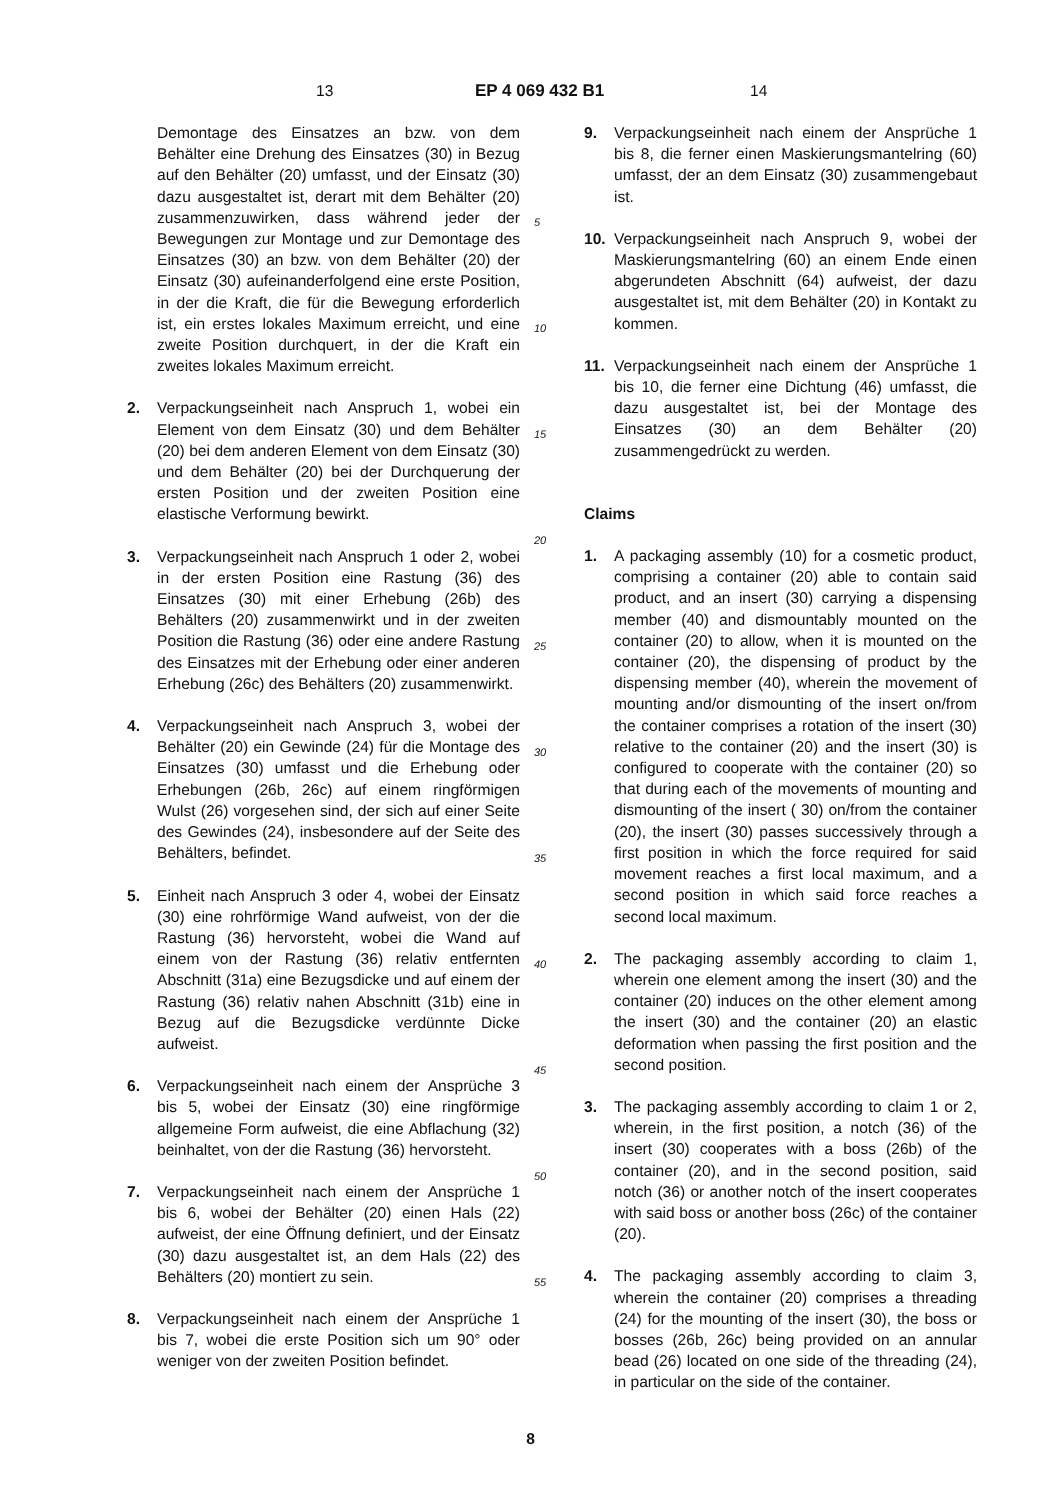13 EP 4 069 432 B1 14
Demontage des Einsatzes an bzw. von dem Behälter eine Drehung des Einsatzes (30) in Bezug auf den Behälter (20) umfasst, und der Einsatz (30) dazu ausgestaltet ist, derart mit dem Behälter (20) zusammenzuwirken, dass während jeder der Bewegungen zur Montage und zur Demontage des Einsatzes (30) an bzw. von dem Behälter (20) der Einsatz (30) aufeinanderfolgend eine erste Position, in der die Kraft, die für die Bewegung erforderlich ist, ein erstes lokales Maximum erreicht, und eine zweite Position durchquert, in der die Kraft ein zweites lokales Maximum erreicht.
2. Verpackungseinheit nach Anspruch 1, wobei ein Element von dem Einsatz (30) und dem Behälter (20) bei dem anderen Element von dem Einsatz (30) und dem Behälter (20) bei der Durchquerung der ersten Position und der zweiten Position eine elastische Verformung bewirkt.
3. Verpackungseinheit nach Anspruch 1 oder 2, wobei in der ersten Position eine Rastung (36) des Einsatzes (30) mit einer Erhebung (26b) des Behälters (20) zusammenwirkt und in der zweiten Position die Rastung (36) oder eine andere Rastung des Einsatzes mit der Erhebung oder einer anderen Erhebung (26c) des Behälters (20) zusammenwirkt.
4. Verpackungseinheit nach Anspruch 3, wobei der Behälter (20) ein Gewinde (24) für die Montage des Einsatzes (30) umfasst und die Erhebung oder Erhebungen (26b, 26c) auf einem ringförmigen Wulst (26) vorgesehen sind, der sich auf einer Seite des Gewindes (24), insbesondere auf der Seite des Behälters, befindet.
5. Einheit nach Anspruch 3 oder 4, wobei der Einsatz (30) eine rohrförmige Wand aufweist, von der die Rastung (36) hervorsteht, wobei die Wand auf einem von der Rastung (36) relativ entfernten Abschnitt (31a) eine Bezugsdicke und auf einem der Rastung (36) relativ nahen Abschnitt (31b) eine in Bezug auf die Bezugsdicke verdünnte Dicke aufweist.
6. Verpackungseinheit nach einem der Ansprüche 3 bis 5, wobei der Einsatz (30) eine ringförmige allgemeine Form aufweist, die eine Abflachung (32) beinhaltet, von der die Rastung (36) hervorsteht.
7. Verpackungseinheit nach einem der Ansprüche 1 bis 6, wobei der Behälter (20) einen Hals (22) aufweist, der eine Öffnung definiert, und der Einsatz (30) dazu ausgestaltet ist, an dem Hals (22) des Behälters (20) montiert zu sein.
8. Verpackungseinheit nach einem der Ansprüche 1 bis 7, wobei die erste Position sich um 90° oder weniger von der zweiten Position befindet.
5
10
15
20
25
30
35
40
45
50
55
9. Verpackungseinheit nach einem der Ansprüche 1 bis 8, die ferner einen Maskierungsmantelring (60) umfasst, der an dem Einsatz (30) zusammengebaut ist.
10. Verpackungseinheit nach Anspruch 9, wobei der Maskierungsmantelring (60) an einem Ende einen abgerundeten Abschnitt (64) aufweist, der dazu ausgestaltet ist, mit dem Behälter (20) in Kontakt zu kommen.
11. Verpackungseinheit nach einem der Ansprüche 1 bis 10, die ferner eine Dichtung (46) umfasst, die dazu ausgestaltet ist, bei der Montage des Einsatzes (30) an dem Behälter (20) zusammengedrückt zu werden.
Claims
1. A packaging assembly (10) for a cosmetic product, comprising a container (20) able to contain said product, and an insert (30) carrying a dispensing member (40) and dismountably mounted on the container (20) to allow, when it is mounted on the container (20), the dispensing of product by the dispensing member (40), wherein the movement of mounting and/or dismounting of the insert on/from the container comprises a rotation of the insert (30) relative to the container (20) and the insert (30) is configured to cooperate with the container (20) so that during each of the movements of mounting and dismounting of the insert ( 30) on/from the container (20), the insert (30) passes successively through a first position in which the force required for said movement reaches a first local maximum, and a second position in which said force reaches a second local maximum.
2. The packaging assembly according to claim 1, wherein one element among the insert (30) and the container (20) induces on the other element among the insert (30) and the container (20) an elastic deformation when passing the first position and the second position.
3. The packaging assembly according to claim 1 or 2, wherein, in the first position, a notch (36) of the insert (30) cooperates with a boss (26b) of the container (20), and in the second position, said notch (36) or another notch of the insert cooperates with said boss or another boss (26c) of the container (20).
4. The packaging assembly according to claim 3, wherein the container (20) comprises a threading (24) for the mounting of the insert (30), the boss or bosses (26b, 26c) being provided on an annular bead (26) located on one side of the threading (24), in particular on the side of the container.
8